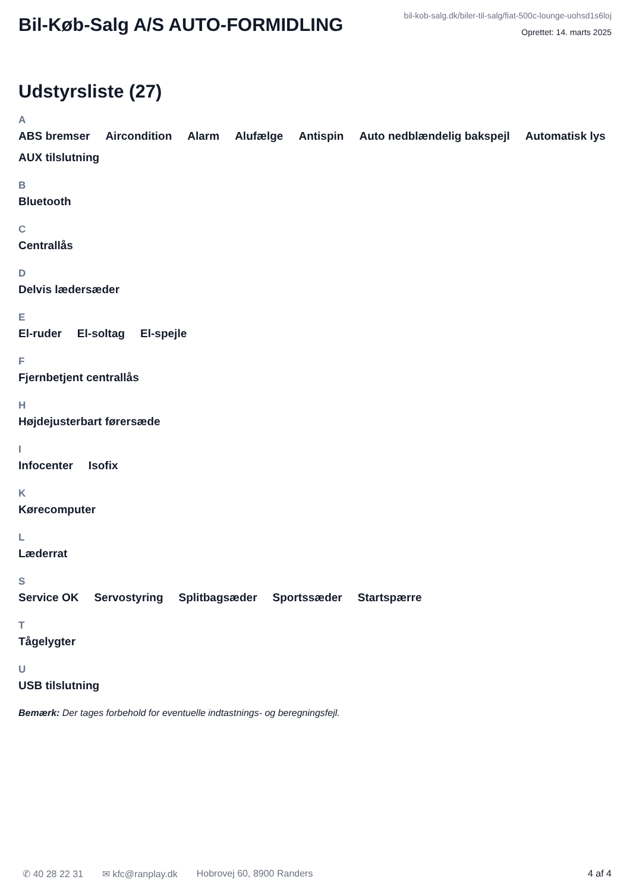Bil-Køb-Salg A/S AUTO-FORMIDLING
bil-kob-salg.dk/biler-til-salg/fiat-500c-lounge-uohsd1s6loj
Oprettet: 14. marts 2025
Udstyrsliste (27)
A
ABS bremser Aircondition Alarm Alufælge Antispin Auto nedblændelig bakspejl Automatisk lys AUX tilslutning
B
Bluetooth
C
Centrallås
D
Delvis lædersæder
E
El-ruder El-soltag El-spejle
F
Fjernbetjent centrallås
H
Højdejusterbart førersæde
I
Infocenter Isofix
K
Kørecomputer
L
Læderrat
S
Service OK Servostyring Splitbagsæder Sportssæder Startspærre
T
Tågelygter
U
USB tilslutning
Bemærk: Der tages forbehold for eventuelle indtastnings- og beregningsfejl.
✆ 40 28 22 31 ✉ kfc@ranplay.dk Hobrovej 60, 8900 Randers 4 af 4